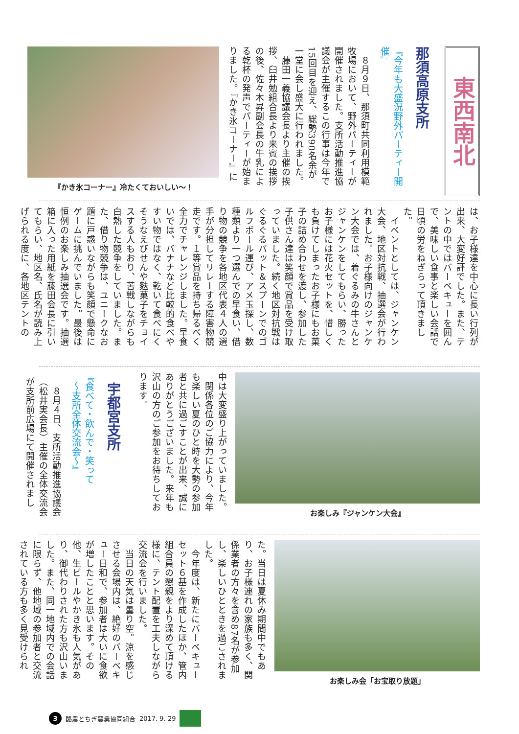東西南北
那須高原支所
『今年も大盛況野外パーティー開催』
　８月９日、那須町共同利用模範牧場において、野外パーティーが開催されました。支所活動推進協議会が主催するこの行事は今年で15回目を迎え、総勢390名余が一堂に会し盛大に行われました。
　藤田一義協議会長より主催の挨拶、臼井勉組合長より来賓の挨拶の後、佐々木昇副会長の牛乳による乾杯の発声でパーティーが始まりました。『かき氷コーナー』に
『かき氷コーナー』冷たくておいしい〜！
は、お子様達を中心に長い行列が出来、大変好評でした。また、テントの中ではバーベキューを囲んで、美味しい食事と楽しい会話で日頃の労をねぎらって頂きました。
　イベントとしては、ジャンケン大会、地区対抗戦、抽選会が行われました。お子様向けのジャンケン大会では、着ぐるみの牛さんとジャンケンをしてもらい、勝ったお子様には花火セットを、惜しくも負けてしまったお子様にもお菓子の詰め合わせを渡し、参加した子供さん達は笑顔で賞品を受け取っていました。続く地区対抗戦はぐるぐるバット＆スプーンでのゴルフボール運び、アメ玉探し、数種類より一つ選んでの早食い、借り物の競争を各地区代表４人の選手が分担してリレーする障害物競走です。１等賞品を持ち帰るべく全力でチャレンジしました。早食いでは、バナナなど比較的食べやすい物ではなく、乾いて食べにくそうなえびせんや麩菓子をチョイスする人もおり、苦戦しながらも白熱した競争をしていました。また、借り物競争は、ユニークなお題に戸惑いながらも笑顔で懸命にゲームに挑んでいました。最後は恒例のお楽しみ抽選会です。抽選箱に入った用紙を藤田会長に引いてもらい、地区名、氏名が読み上げられる度に、各地区テントの
お楽しみ『ジャンケン大会』
中は大変盛り上がっていました。
　関係各位のご協力により、今年も楽しい夏のひと時を大勢の参加者と共に過ごすことが出来、誠にありがとうございました。来年も沢山の方のご参加をお待ちしております。
宇都宮支所
『食べて・飲んで・笑って
　〜支所全体交流会〜』
　８月４日、支所活動推進協議会（松井実会長）主催の全体交流会が支所前広場にて開催されまし
お楽しみ会「お宝取り放題」
た。当日は夏休み期間中でもあり、お子様連れの家族も多く、関係業者の方々を含め87名が参加し、楽しいひとときを過ごされました。
　今年度は、新たにバーベキューセット６基を作成したほか、管内組合員の懇親をより深めて頂ける様に、テント配置を工夫しながら交流会を行いました。
　当日の天気は曇り空。涼を感じさせる会場内は、絶好のバーベキュー日和で、参加者は大いに食欲が増したことと思います。その他、生ビールやかき氷も人気があり、御代わりされた方も沢山いました。また、同一地域内での会話に限らず、他地域の参加者と交流されている方も多く見受けられ
3 酪農とちぎ農業協同組合 2017. 9. 29